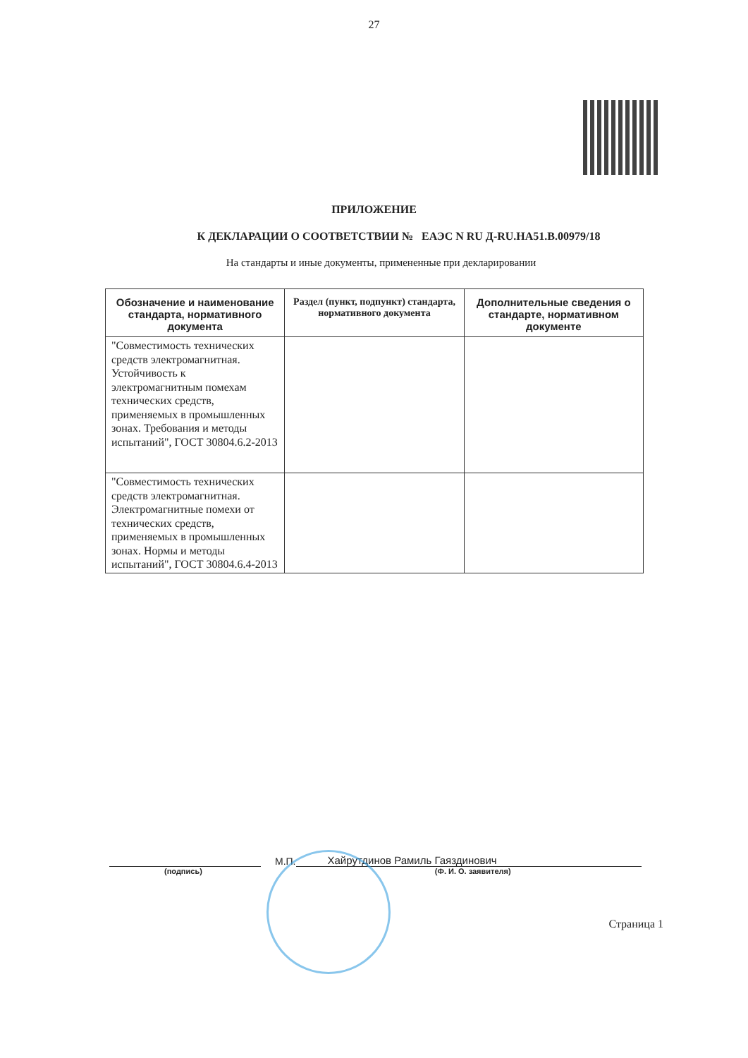27
ПРИЛОЖЕНИЕ
К ДЕКЛАРАЦИИ О СООТВЕТСТВИИ № ЕАЭС N RU Д-RU.НА51.В.00979/18
На стандарты и иные документы, примененные при декларировании
| Обозначение и наименование стандарта, нормативного документа | Раздел (пункт, подпункт) стандарта, нормативного документа | Дополнительные сведения о стандарте, нормативном документе |
| --- | --- | --- |
| "Совместимость технических средств электромагнитная. Устойчивость к электромагнитным помехам технических средств, применяемых в промышленных зонах. Требования и методы испытаний", ГОСТ 30804.6.2-2013 | | |
| "Совместимость технических средств электромагнитная. Электромагнитные помехи от технических средств, применяемых в промышленных зонах. Нормы и методы испытаний", ГОСТ 30804.6.4-2013 | | |
М.П.
Хайрутдинов Рамиль Гаяздинович
(подпись) (Ф. И. О. заявителя)
Страница 1